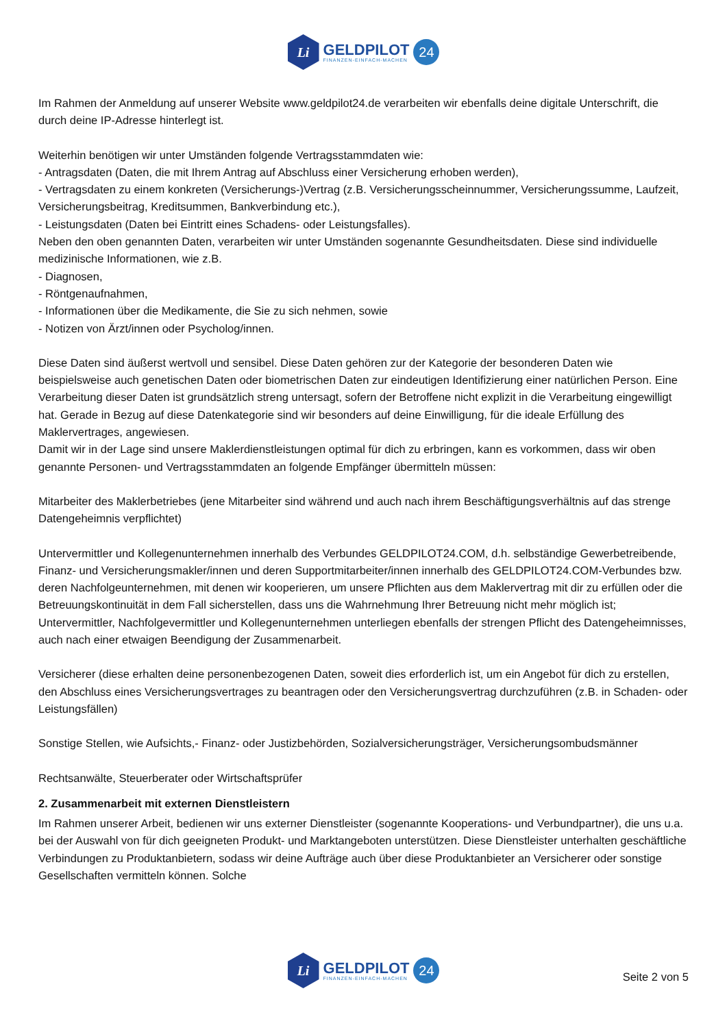Li
GELDPILOT
FINANZEN-EINFACH-MACHEN
24
Im Rahmen der Anmeldung auf unserer Website www.geldpilot24.de verarbeiten wir ebenfalls deine digitale Unterschrift, die durch deine IP-Adresse hinterlegt ist.
Weiterhin benötigen wir unter Umständen folgende Vertragsstammdaten wie:
- Antragsdaten (Daten, die mit Ihrem Antrag auf Abschluss einer Versicherung erhoben werden),
- Vertragsdaten zu einem konkreten (Versicherungs-)Vertrag (z.B. Versicherungsscheinnummer, Versicherungssumme, Laufzeit, Versicherungsbeitrag, Kreditsummen, Bankverbindung etc.),
- Leistungsdaten (Daten bei Eintritt eines Schadens- oder Leistungsfalles).
Neben den oben genannten Daten, verarbeiten wir unter Umständen sogenannte Gesundheitsdaten. Diese sind individuelle medizinische Informationen, wie z.B.
- Diagnosen,
- Röntgenaufnahmen,
- Informationen über die Medikamente, die Sie zu sich nehmen, sowie
- Notizen von Ärzt/innen oder Psycholog/innen.
Diese Daten sind äußerst wertvoll und sensibel. Diese Daten gehören zur der Kategorie der besonderen Daten wie beispielsweise auch genetischen Daten oder biometrischen Daten zur eindeutigen Identifizierung einer natürlichen Person. Eine Verarbeitung dieser Daten ist grundsätzlich streng untersagt, sofern der Betroffene nicht explizit in die Verarbeitung eingewilligt hat. Gerade in Bezug auf diese Datenkategorie sind wir besonders auf deine Einwilligung, für die ideale Erfüllung des Maklervertrages, angewiesen.
Damit wir in der Lage sind unsere Maklerdienstleistungen optimal für dich zu erbringen, kann es vorkommen, dass wir oben genannte Personen- und Vertragsstammdaten an folgende Empfänger übermitteln müssen:
Mitarbeiter des Maklerbetriebes (jene Mitarbeiter sind während und auch nach ihrem Beschäftigungsverhältnis auf das strenge Datengeheimnis verpflichtet)
Untervermittler und Kollegenunternehmen innerhalb des Verbundes GELDPILOT24.COM, d.h. selbständige Gewerbetreibende, Finanz- und Versicherungsmakler/innen und deren Supportmitarbeiter/innen innerhalb des GELDPILOT24.COM-Verbundes bzw. deren Nachfolgeunternehmen, mit denen wir kooperieren, um unsere Pflichten aus dem Maklervertrag mit dir zu erfüllen oder die Betreuungskontinuität in dem Fall sicherstellen, dass uns die Wahrnehmung Ihrer Betreuung nicht mehr möglich ist; Untervermittler, Nachfolgevermittler und Kollegenunternehmen unterliegen ebenfalls der strengen Pflicht des Datengeheimnisses, auch nach einer etwaigen Beendigung der Zusammenarbeit.
Versicherer (diese erhalten deine personenbezogenen Daten, soweit dies erforderlich ist, um ein Angebot für dich zu erstellen, den Abschluss eines Versicherungsvertrages zu beantragen oder den Versicherungsvertrag durchzuführen (z.B. in Schaden- oder Leistungsfällen)
Sonstige Stellen, wie Aufsichts,- Finanz- oder Justizbehörden, Sozialversicherungsträger, Versicherungsombudsmänner
Rechtsanwälte, Steuerberater oder Wirtschaftsprüfer
2. Zusammenarbeit mit externen Dienstleistern
Im Rahmen unserer Arbeit, bedienen wir uns externer Dienstleister (sogenannte Kooperations- und Verbundpartner), die uns u.a. bei der Auswahl von für dich geeigneten Produkt- und Marktangeboten unterstützen. Diese Dienstleister unterhalten geschäftliche Verbindungen zu Produktanbietern, sodass wir deine Aufträge auch über diese Produktanbieter an Versicherer oder sonstige Gesellschaften vermitteln können. Solche
Li
GELDPILOT
FINANZEN-EINFACH-MACHEN
24
Seite 2 von 5